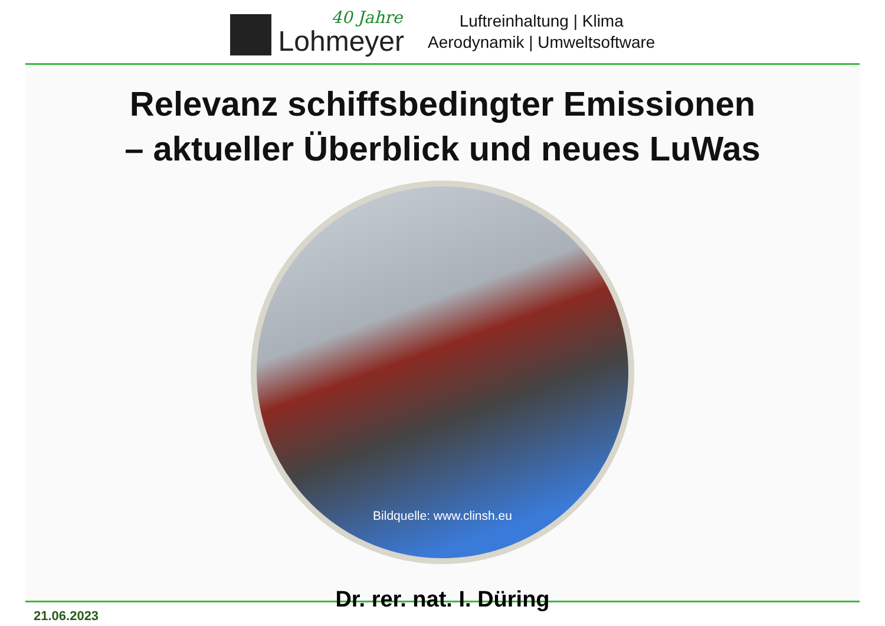40 Jahre
Lohmeyer
Luftreinhaltung | Klima
Aerodynamik | Umweltsoftware
Relevanz schiffsbedingter Emissionen
– aktueller Überblick und neues LuWas
Bildquelle: www.clinsh.eu
Dr. rer. nat. I. Düring
21.06.2023